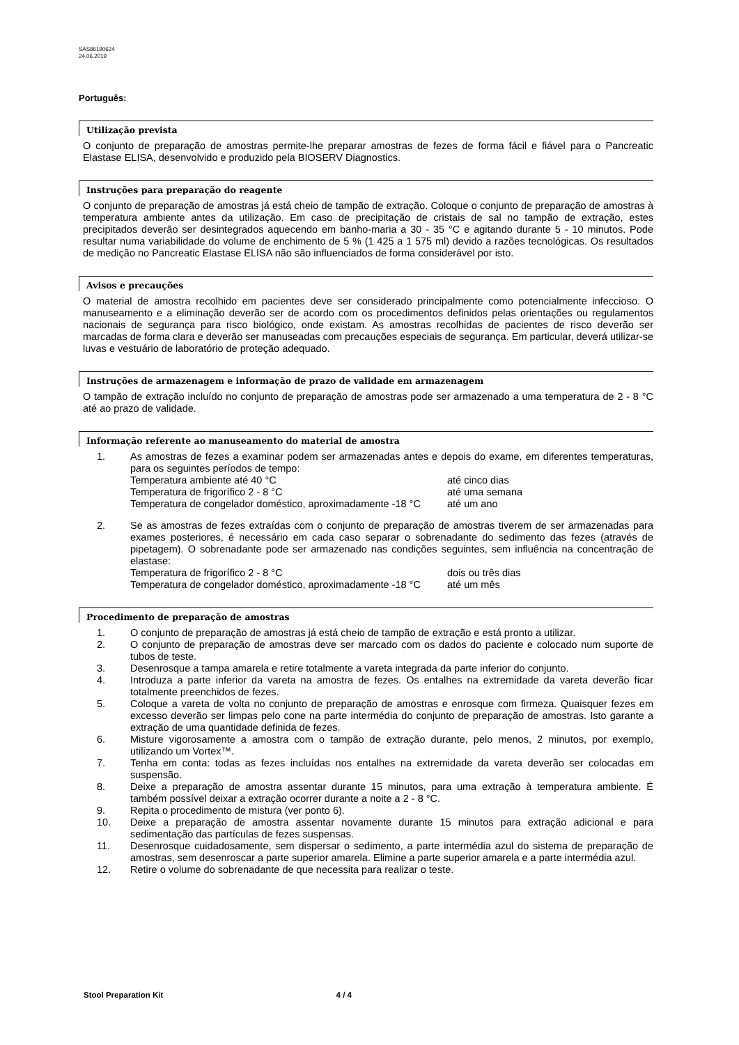SAS86190624
24.06.2019
Português:
Utilização prevista
O conjunto de preparação de amostras permite-lhe preparar amostras de fezes de forma fácil e fiável para o Pancreatic Elastase ELISA, desenvolvido e produzido pela BIOSERV Diagnostics.
Instruções para preparação do reagente
O conjunto de preparação de amostras já está cheio de tampão de extração. Coloque o conjunto de preparação de amostras à temperatura ambiente antes da utilização. Em caso de precipitação de cristais de sal no tampão de extração, estes precipitados deverão ser desintegrados aquecendo em banho-maria a 30 - 35 °C e agitando durante 5 - 10 minutos. Pode resultar numa variabilidade do volume de enchimento de 5 % (1 425 a 1 575 ml) devido a razões tecnológicas. Os resultados de medição no Pancreatic Elastase ELISA não são influenciados de forma considerável por isto.
Avisos e precauções
O material de amostra recolhido em pacientes deve ser considerado principalmente como potencialmente infeccioso. O manuseamento e a eliminação deverão ser de acordo com os procedimentos definidos pelas orientações ou regulamentos nacionais de segurança para risco biológico, onde existam. As amostras recolhidas de pacientes de risco deverão ser marcadas de forma clara e deverão ser manuseadas com precauções especiais de segurança. Em particular, deverá utilizar-se luvas e vestuário de laboratório de proteção adequado.
Instruções de armazenagem e informação de prazo de validade em armazenagem
O tampão de extração incluído no conjunto de preparação de amostras pode ser armazenado a uma temperatura de 2 - 8 °C até ao prazo de validade.
Informação referente ao manuseamento do material de amostra
1. As amostras de fezes a examinar podem ser armazenadas antes e depois do exame, em diferentes temperaturas, para os seguintes períodos de tempo:
Temperatura ambiente até 40 °C até cinco dias
Temperatura de frigorífico 2 - 8 °C até uma semana
Temperatura de congelador doméstico, aproximadamente -18 °C até um ano
2. Se as amostras de fezes extraídas com o conjunto de preparação de amostras tiverem de ser armazenadas para exames posteriores, é necessário em cada caso separar o sobrenadante do sedimento das fezes (através de pipetagem). O sobrenadante pode ser armazenado nas condições seguintes, sem influência na concentração de elastase:
Temperatura de frigorífico 2 - 8 °C dois ou três dias
Temperatura de congelador doméstico, aproximadamente -18 °C até um mês
Procedimento de preparação de amostras
1. O conjunto de preparação de amostras já está cheio de tampão de extração e está pronto a utilizar.
2. O conjunto de preparação de amostras deve ser marcado com os dados do paciente e colocado num suporte de tubos de teste.
3. Desenrosque a tampa amarela e retire totalmente a vareta integrada da parte inferior do conjunto.
4. Introduza a parte inferior da vareta na amostra de fezes. Os entalhes na extremidade da vareta deverão ficar totalmente preenchidos de fezes.
5. Coloque a vareta de volta no conjunto de preparação de amostras e enrosque com firmeza. Quaisquer fezes em excesso deverão ser limpas pelo cone na parte intermédia do conjunto de preparação de amostras. Isto garante a extração de uma quantidade definida de fezes.
6. Misture vigorosamente a amostra com o tampão de extração durante, pelo menos, 2 minutos, por exemplo, utilizando um Vortex™.
7. Tenha em conta: todas as fezes incluídas nos entalhes na extremidade da vareta deverão ser colocadas em suspensão.
8. Deixe a preparação de amostra assentar durante 15 minutos, para uma extração à temperatura ambiente. É também possível deixar a extração ocorrer durante a noite a 2 - 8 °C.
9. Repita o procedimento de mistura (ver ponto 6).
10. Deixe a preparação de amostra assentar novamente durante 15 minutos para extração adicional e para sedimentação das partículas de fezes suspensas.
11. Desenrosque cuidadosamente, sem dispersar o sedimento, a parte intermédia azul do sistema de preparação de amostras, sem desenroscar a parte superior amarela. Elimine a parte superior amarela e a parte intermédia azul.
12. Retire o volume do sobrenadante de que necessita para realizar o teste.
Stool Preparation Kit 4 / 4